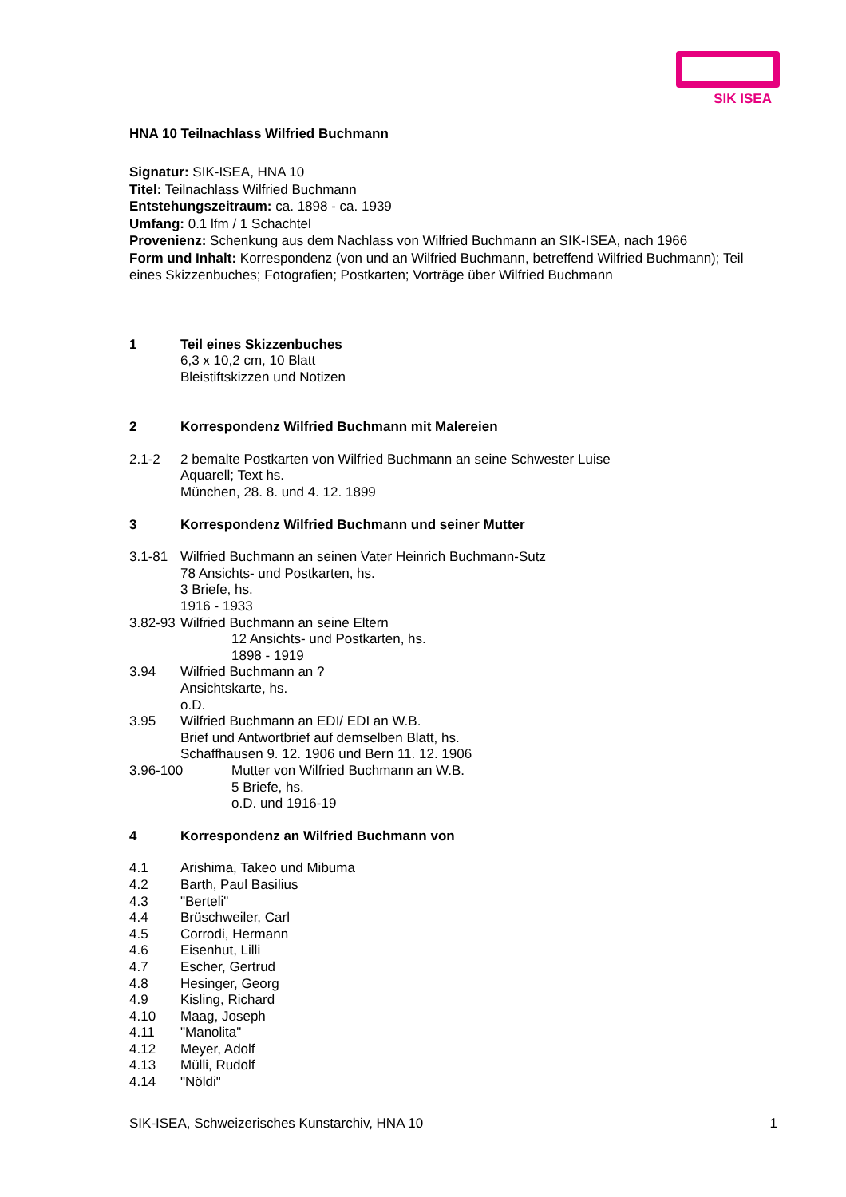SIK ISEA
HNA 10 Teilnachlass Wilfried Buchmann
Signatur: SIK-ISEA, HNA 10
Titel: Teilnachlass Wilfried Buchmann
Entstehungszeitraum: ca. 1898 - ca. 1939
Umfang: 0.1 lfm / 1 Schachtel
Provenienz: Schenkung aus dem Nachlass von Wilfried Buchmann an SIK-ISEA, nach 1966
Form und Inhalt: Korrespondenz (von und an Wilfried Buchmann, betreffend Wilfried Buchmann); Teil eines Skizzenbuches; Fotografien; Postkarten; Vorträge über Wilfried Buchmann
1 Teil eines Skizzenbuches
6,3 x 10,2 cm, 10 Blatt
Bleistiftskizzen und Notizen
2 Korrespondenz Wilfried Buchmann mit Malereien
2.1-2 2 bemalte Postkarten von Wilfried Buchmann an seine Schwester Luise
Aquarell; Text hs.
München, 28. 8. und 4. 12. 1899
3 Korrespondenz Wilfried Buchmann und seiner Mutter
3.1-81 Wilfried Buchmann an seinen Vater Heinrich Buchmann-Sutz
78 Ansichts- und Postkarten, hs.
3 Briefe, hs.
1916 - 1933
3.82-93
Wilfried Buchmann an seine Eltern
12 Ansichts- und Postkarten, hs.
1898 - 1919
3.94 Wilfried Buchmann an ?
Ansichtskarte, hs.
o.D.
3.95 Wilfried Buchmann an EDI/ EDI an W.B.
Brief und Antwortbrief auf demselben Blatt, hs.
Schaffhausen 9. 12. 1906 und Bern 11. 12. 1906
3.96-100 Mutter von Wilfried Buchmann an W.B.
5 Briefe, hs.
o.D. und 1916-19
4 Korrespondenz an Wilfried Buchmann von
4.1 Arishima, Takeo und Mibuma
4.2 Barth, Paul Basilius
4.3 "Berteli"
4.4 Brüschweiler, Carl
4.5 Corrodi, Hermann
4.6 Eisenhut, Lilli
4.7 Escher, Gertrud
4.8 Hesinger, Georg
4.9 Kisling, Richard
4.10 Maag, Joseph
4.11 "Manolita"
4.12 Meyer, Adolf
4.13 Mülli, Rudolf
4.14 "Nöldi"
SIK-ISEA, Schweizerisches Kunstarchiv, HNA 10 1